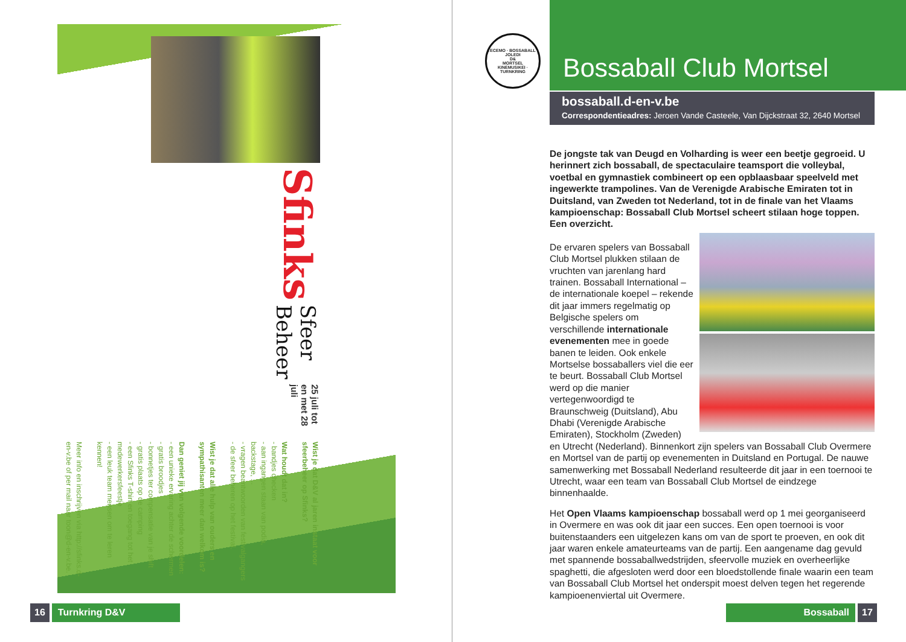Sfinks
Sfeer Beheer
25 juli tot en met 28 juli
Wist je dat D&V al jaren instaat voor sfeerbeheer op Sfinks?
Wat houdt dat in?
- bandjes checken
- aan ingangen staan van podia, backstage, ...
- vragen beantwoorden van festivalgangers
- de sfeer beheren op het festival.
Wist je dat alle hulp van ouders en sympathisanten meer dan welkom is?
Dan geniet jij van volgende voordelen:
- een unieke ervaring achter de schermen
- gratis broodjes
- bonnetjes ter compensatie van je shift
- gratis plaats op de camping
- een Sfinks T-shirt en toegang tot het medewerkersfeestje
- een leuk team mensen om te leren kennen!
Meer info en inschrijven via http://sfinks.d-en-v.be of per mail naar toon@d-en-v.be.
16 Turnkring D&V
TECEMO · BOSSABALL · JOLEDI
D&
MORTSEL
KINEMUSIKEI · TURNKRING
Bossaball Club Mortsel
bossaball.d-en-v.be
Correspondentieadres: Jeroen Vande Casteele, Van Dijckstraat 32, 2640 Mortsel
De jongste tak van Deugd en Volharding is weer een beetje gegroeid. U herinnert zich bossaball, de spectaculaire teamsport die volleybal, voetbal en gymnastiek combineert op een opblaasbaar speelveld met ingewerkte trampolines. Van de Verenigde Arabische Emiraten tot in Duitsland, van Zweden tot Nederland, tot in de finale van het Vlaams kampioenschap: Bossaball Club Mortsel scheert stilaan hoge toppen. Een overzicht.
De ervaren spelers van Bossaball Club Mortsel plukken stilaan de vruchten van jarenlang hard trainen. Bossaball International – de internationale koepel – rekende dit jaar immers regelmatig op Belgische spelers om verschillende internationale evenementen mee in goede banen te leiden. Ook enkele Mortselse bossaballers viel die eer te beurt. Bossaball Club Mortsel werd op die manier vertegenwoordigd te Braunschweig (Duitsland), Abu Dhabi (Verenigde Arabische Emiraten), Stockholm (Zweden) en Utrecht (Nederland). Binnenkort zijn spelers van Bossaball Club Overmere en Mortsel van de partij op evenementen in Duitsland en Portugal. De nauwe samenwerking met Bossaball Nederland resulteerde dit jaar in een toernooi te Utrecht, waar een team van Bossaball Club Mortsel de eindzege binnenhaalde.
Het Open Vlaams kampioenschap bossaball werd op 1 mei georganiseerd in Overmere en was ook dit jaar een succes. Een open toernooi is voor buitenstaanders een uitgelezen kans om van de sport te proeven, en ook dit jaar waren enkele amateurteams van de partij. Een aangename dag gevuld met spannende bossaballwedstrijden, sfeervolle muziek en overheerlijke spaghetti, die afgesloten werd door een bloedstollende finale waarin een team van Bossaball Club Mortsel het onderspit moest delven tegen het regerende kampioenenviertal uit Overmere.
Bossaball 17